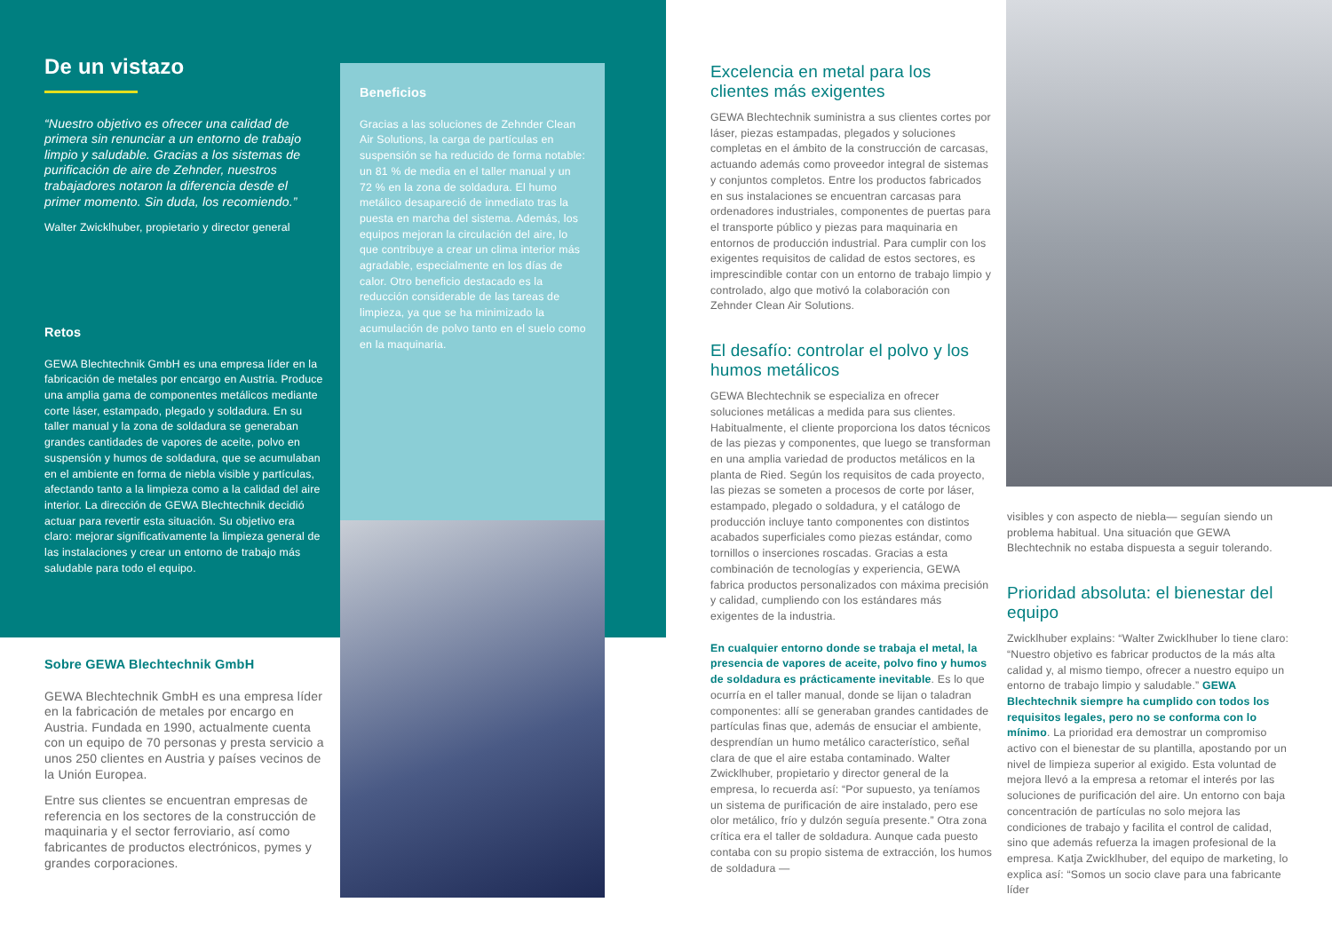De un vistazo
“Nuestro objetivo es ofrecer una calidad de primera sin renunciar a un entorno de trabajo limpio y saludable. Gracias a los sistemas de purificación de aire de Zehnder, nuestros trabajadores notaron la diferencia desde el primer momento. Sin duda, los recomiendo.”
Walter Zwicklhuber, propietario y director general
Retos
GEWA Blechtechnik GmbH es una empresa líder en la fabricación de metales por encargo en Austria. Produce una amplia gama de componentes metálicos mediante corte láser, estampado, plegado y soldadura. En su taller manual y la zona de soldadura se generaban grandes cantidades de vapores de aceite, polvo en suspensión y humos de soldadura, que se acumulaban en el ambiente en forma de niebla visible y partículas, afectando tanto a la limpieza como a la calidad del aire interior. La dirección de GEWA Blechtechnik decidió actuar para revertir esta situación. Su objetivo era claro: mejorar significativamente la limpieza general de las instalaciones y crear un entorno de trabajo más saludable para todo el equipo.
Beneficios
Gracias a las soluciones de Zehnder Clean Air Solutions, la carga de partículas en suspensión se ha reducido de forma notable: un 81 % de media en el taller manual y un 72 % en la zona de soldadura. El humo metálico desapareció de inmediato tras la puesta en marcha del sistema. Además, los equipos mejoran la circulación del aire, lo que contribuye a crear un clima interior más agradable, especialmente en los días de calor. Otro beneficio destacado es la reducción considerable de las tareas de limpieza, ya que se ha minimizado la acumulación de polvo tanto en el suelo como en la maquinaria.
Sobre GEWA Blechtechnik GmbH
GEWA Blechtechnik GmbH es una empresa líder en la fabricación de metales por encargo en Austria. Fundada en 1990, actualmente cuenta con un equipo de 70 personas y presta servicio a unos 250 clientes en Austria y países vecinos de la Unión Europea.
Entre sus clientes se encuentran empresas de referencia en los sectores de la construcción de maquinaria y el sector ferroviario, así como fabricantes de productos electrónicos, pymes y grandes corporaciones.
Excelencia en metal para los clientes más exigentes
GEWA Blechtechnik suministra a sus clientes cortes por láser, piezas estampadas, plegados y soluciones completas en el ámbito de la construcción de carcasas, actuando además como proveedor integral de sistemas y conjuntos completos. Entre los productos fabricados en sus instalaciones se encuentran carcasas para ordenadores industriales, componentes de puertas para el transporte público y piezas para maquinaria en entornos de producción industrial. Para cumplir con los exigentes requisitos de calidad de estos sectores, es imprescindible contar con un entorno de trabajo limpio y controlado, algo que motivó la colaboración con Zehnder Clean Air Solutions.
El desafío: controlar el polvo y los humos metálicos
GEWA Blechtechnik se especializa en ofrecer soluciones metálicas a medida para sus clientes. Habitualmente, el cliente proporciona los datos técnicos de las piezas y componentes, que luego se transforman en una amplia variedad de productos metálicos en la planta de Ried. Según los requisitos de cada proyecto, las piezas se someten a procesos de corte por láser, estampado, plegado o soldadura, y el catálogo de producción incluye tanto componentes con distintos acabados superficiales como piezas estándar, como tornillos o inserciones roscadas. Gracias a esta combinación de tecnologías y experiencia, GEWA fabrica productos personalizados con máxima precisión y calidad, cumpliendo con los estándares más exigentes de la industria.
En cualquier entorno donde se trabaja el metal, la presencia de vapores de aceite, polvo fino y humos de soldadura es prácticamente inevitable. Es lo que ocurría en el taller manual, donde se lijan o taladran componentes: allí se generaban grandes cantidades de partículas finas que, además de ensuciar el ambiente, desprendían un humo metálico característico, señal clara de que el aire estaba contaminado. Walter Zwicklhuber, propietario y director general de la empresa, lo recuerda así: “Por supuesto, ya teníamos un sistema de purificación de aire instalado, pero ese olor metálico, frío y dulzón seguía presente.” Otra zona crítica era el taller de soldadura. Aunque cada puesto contaba con su propio sistema de extracción, los humos de soldadura —
visibles y con aspecto de niebla— seguían siendo un problema habitual. Una situación que GEWA Blechtechnik no estaba dispuesta a seguir tolerando.
Prioridad absoluta: el bienestar del equipo
Zwicklhuber explains: “Walter Zwicklhuber lo tiene claro: “Nuestro objetivo es fabricar productos de la más alta calidad y, al mismo tiempo, ofrecer a nuestro equipo un entorno de trabajo limpio y saludable.” GEWA Blechtechnik siempre ha cumplido con todos los requisitos legales, pero no se conforma con lo mínimo. La prioridad era demostrar un compromiso activo con el bienestar de su plantilla, apostando por un nivel de limpieza superior al exigido. Esta voluntad de mejora llevó a la empresa a retomar el interés por las soluciones de purificación del aire. Un entorno con baja concentración de partículas no solo mejora las condiciones de trabajo y facilita el control de calidad, sino que además refuerza la imagen profesional de la empresa. Katja Zwicklhuber, del equipo de marketing, lo explica así: “Somos un socio clave para una fabricante líder